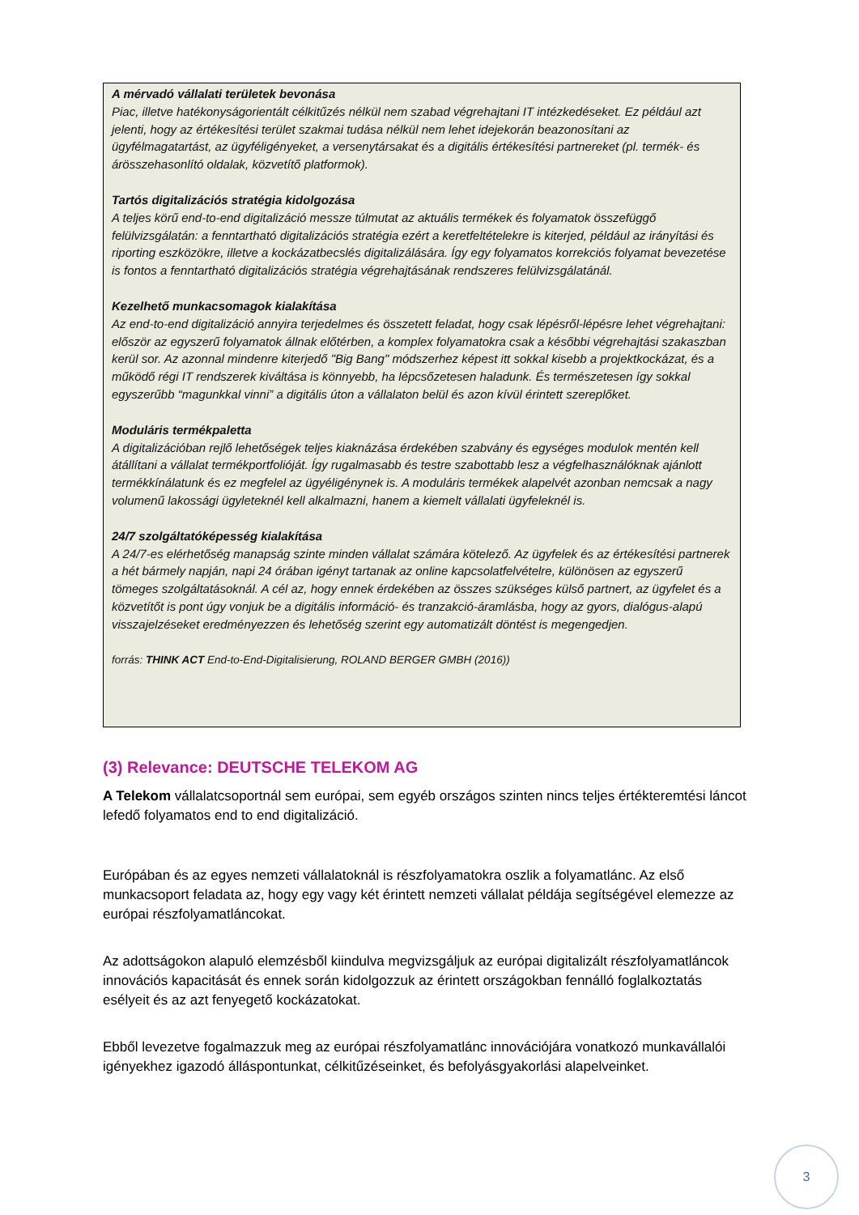A mérvadó vállalati területek bevonása
Piac, illetve hatékonyságorientált célkitűzés nélkül nem szabad végrehajtani IT intézkedéseket. Ez például azt jelenti, hogy az értékesítési terület szakmai tudása nélkül nem lehet idejekorán beazonosítani az ügyfélmagatartást, az ügyféligényeket, a versenytársakat és a digitális értékesítési partnereket (pl. termék- és árösszehasonlító oldalak, közvetítő platformok).
Tartós digitalizációs stratégia kidolgozása
A teljes körű end-to-end digitalizáció messze túlmutat az aktuális termékek és folyamatok összefüggő felülvizsgálatán: a fenntartható digitalizációs stratégia ezért a keretfeltételekre is kiterjed, például az irányítási és riporting eszközökre, illetve a kockázatbecslés digitalizálására. Így egy folyamatos korrekciós folyamat bevezetése is fontos a fenntartható digitalizációs stratégia végrehajtásának rendszeres felülvizsgálatánál.
Kezelhető munkacsomagok kialakítása
Az end-to-end digitalizáció annyira terjedelmes és összetett feladat, hogy csak lépésről-lépésre lehet végrehajtani: először az egyszerű folyamatok állnak előtérben, a komplex folyamatokra csak a későbbi végrehajtási szakaszban kerül sor. Az azonnal mindenre kiterjedő "Big Bang" módszerhez képest itt sokkal kisebb a projektkockázat, és a működő régi IT rendszerek kiváltása is könnyebb, ha lépcsőzetesen haladunk. És természetesen így sokkal egyszerűbb “magunkkal vinni” a digitális úton a vállalaton belül és azon kívül érintett szereplőket.
Moduláris termékpaletta
A digitalizációban rejlő lehetőségek teljes kiaknázása érdekében szabvány és egységes modulok mentén kell átállítani a vállalat termékportfolióját. Így rugalmasabb és testre szabottabb lesz a végfelhasználóknak ajánlott termékkínálatunk és ez megfelel az ügyéligénynek is. A moduláris termékek alapelvét azonban nemcsak a nagy volumenű lakossági ügyleteknél kell alkalmazni, hanem a kiemelt vállalati ügyfeleknél is.
24/7 szolgáltatóképesség kialakítása
A 24/7-es elérhetőség manapság szinte minden vállalat számára kötelező. Az ügyfelek és az értékesítési partnerek a hét bármely napján, napi 24 órában igényt tartanak az online kapcsolatfelvételre, különösen az egyszerű tömeges szolgáltatásoknál. A cél az, hogy ennek érdekében az összes szükséges külső partnert, az ügyfelet és a közvetítőt is pont úgy vonjuk be a digitális információ- és tranzakció-áramlásba, hogy az gyors, dialógus-alapú visszajelzéseket eredményezzen és lehetőség szerint egy automatizált döntést is megengedjen.
forrás: THINK ACT End-to-End-Digitalisierung, ROLAND BERGER GMBH (2016))
(3) Relevance: DEUTSCHE TELEKOM AG
A Telekom vállalatcsoportnál sem európai, sem egyéb országos szinten nincs teljes értékteremtési láncot lefedő folyamatos end to end digitalizáció.
Európában és az egyes nemzeti vállalatoknál is részfolyamatokra oszlik a folyamatlánc. Az első munkacsoport feladata az, hogy egy vagy két érintett nemzeti vállalat példája segítségével elemezze az európai részfolyamatláncokat.
Az adottságokon alapuló elemzésből kiindulva megvizsgáljuk az európai digitalizált részfolyamatláncok innovációs kapacitását és ennek során kidolgozzuk az érintett országokban fennálló foglalkoztatás esélyeit és az azt fenyegető kockázatokat.
Ebből levezetve fogalmazzuk meg az európai részfolyamatlánc innovációjára vonatkozó munkavállalói igényekhez igazodó álláspontunkat, célkitűzéseinket, és befolyásgyakorlási alapelveinket.
3